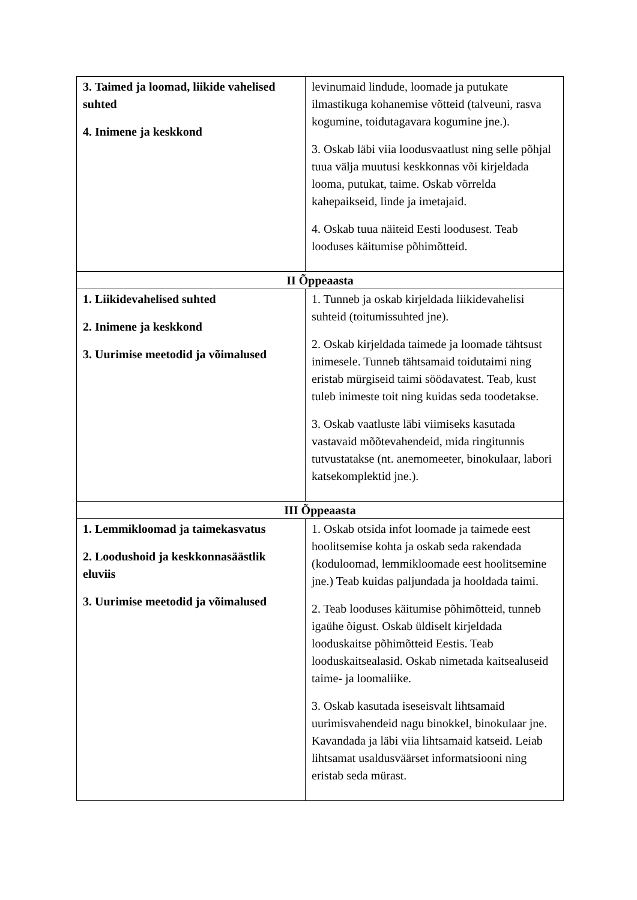| 3. Taimed ja loomad, liikide vahelised suhted 4. Inimene ja keskkond | levinumaid lindude, loomade ja putukate ilmastikuga kohanemise võtteid (talveuni, rasva kogumine, toidutagavara kogumine jne.). 3. Oskab läbi viia loodusvaatlust ning selle põhjal tuua välja muutusi keskkonnas või kirjeldada looma, putukat, taime. Oskab võrrelda kahepaikseid, linde ja imetajaid. 4. Oskab tuua näiteid Eesti loodusest. Teab looduses käitumise põhimõtteid. |
| II Õppeaasta | |
| 1. Liikidevahelised suhted 2. Inimene ja keskkond 3. Uurimise meetodid ja võimalused | 1. Tunneb ja oskab kirjeldada liikidevahelisi suhteid (toitumissuhted jne). 2. Oskab kirjeldada taimede ja loomade tähtsust inimesele. Tunneb tähtsamaid toidutaimi ning eristab mürgiseid taimi söödavatest. Teab, kust tuleb inimeste toit ning kuidas seda toodetakse. 3. Oskab vaatluste läbi viimiseks kasutada vastavaid mõõtevahendeid, mida ringitunnis tutvustatakse (nt. anemomeeter, binokulaar, labori katsekomplektid jne.). |
| III Õppeaasta | |
| 1. Lemmikloomad ja taimekasvatus 2. Loodushoid ja keskkonnasäästlik eluviis 3. Uurimise meetodid ja võimalused | 1. Oskab otsida infot loomade ja taimede eest hoolitsemise kohta ja oskab seda rakendada (koduloomad, lemmikloomade eest hoolitsemine jne.) Teab kuidas paljundada ja hooldada taimi. 2. Teab looduses käitumise põhimõtteid, tunneb igaühe õigust. Oskab üldiselt kirjeldada looduskaitse põhimõtteid Eestis. Teab looduskaitsealasid. Oskab nimetada kaitsealuseid taime- ja loomaliike. 3. Oskab kasutada iseseisvalt lihtsamaid uurimisvahendeid nagu binokkel, binokulaar jne. Kavandada ja läbi viia lihtsamaid katseid. Leiab lihtsamat usaldusväärset informatsiooni ning eristab seda mürast. |